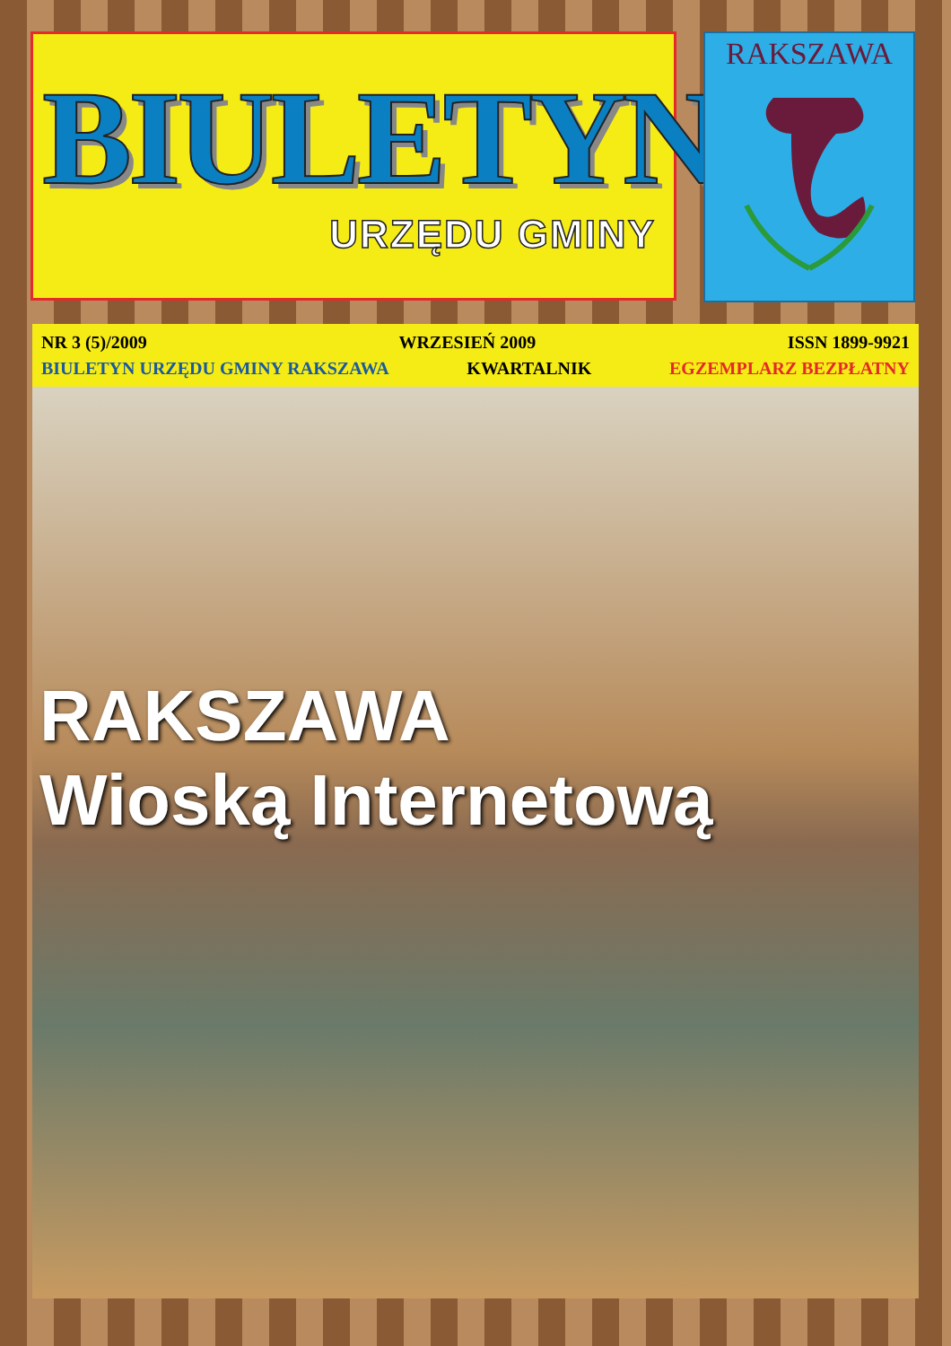BIULETYN
URZĘDU GMINY
RAKSZAWA
NR 3 (5)/2009 WRZESIEŃ 2009 ISSN 1899-9921
BIULETYN URZĘDU GMINY RAKSZAWA KWARTALNIK EGZEMPLARZ BEZPŁATNY
RAKSZAWA
Wioską Internetową